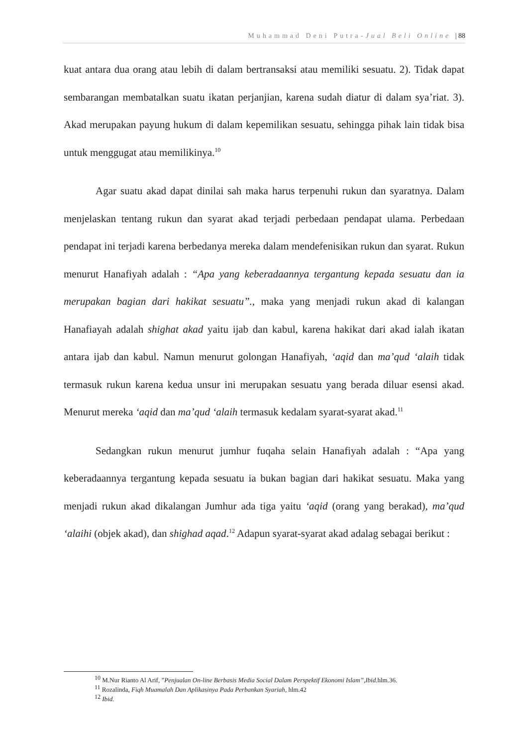Muhammad Deni Putra-Jual Beli Online | 88
kuat antara dua orang atau lebih di dalam bertransaksi atau memiliki sesuatu. 2). Tidak dapat sembarangan membatalkan suatu ikatan perjanjian, karena sudah diatur di dalam sya’riat. 3). Akad merupakan payung hukum di dalam kepemilikan sesuatu, sehingga pihak lain tidak bisa untuk menggugat atau memilikinya.<sup>10</sup>
Agar suatu akad dapat dinilai sah maka harus terpenuhi rukun dan syaratnya. Dalam menjelaskan tentang rukun dan syarat akad terjadi perbedaan pendapat ulama. Perbedaan pendapat ini terjadi karena berbedanya mereka dalam mendefenisikan rukun dan syarat. Rukun menurut Hanafiyah adalah : “Apa yang keberadaannya tergantung kepada sesuatu dan ia merupakan bagian dari hakikat sesuatu”., maka yang menjadi rukun akad di kalangan Hanafiayah adalah shighat akad yaitu ijab dan kabul, karena hakikat dari akad ialah ikatan antara ijab dan kabul. Namun menurut golongan Hanafiyah, ‘aqid dan ma’qud ‘alaih tidak termasuk rukun karena kedua unsur ini merupakan sesuatu yang berada diluar esensi akad. Menurut mereka ‘aqid dan ma’qud ‘alaih termasuk kedalam syarat-syarat akad.<sup>11</sup>
Sedangkan rukun menurut jumhur fuqaha selain Hanafiyah adalah : “Apa yang keberadaannya tergantung kepada sesuatu ia bukan bagian dari hakikat sesuatu. Maka yang menjadi rukun akad dikalangan Jumhur ada tiga yaitu ‘aqid (orang yang berakad), ma’qud ‘alaihi (objek akad), dan shighad aqad.<sup>12</sup> Adapun syarat-syarat akad adalag sebagai berikut :
<sup>10</sup> M.Nur Rianto Al Arif, ”Penjualan On-line Berbasis Media Social Dalam Perspektif Ekonomi Islam”,Ibid. hlm.36.
<sup>11</sup> Rozalinda, Fiqh Muamalah Dan Aplikasinya Pada Perbankan Syariah, hlm.42
<sup>12</sup> Ibid.